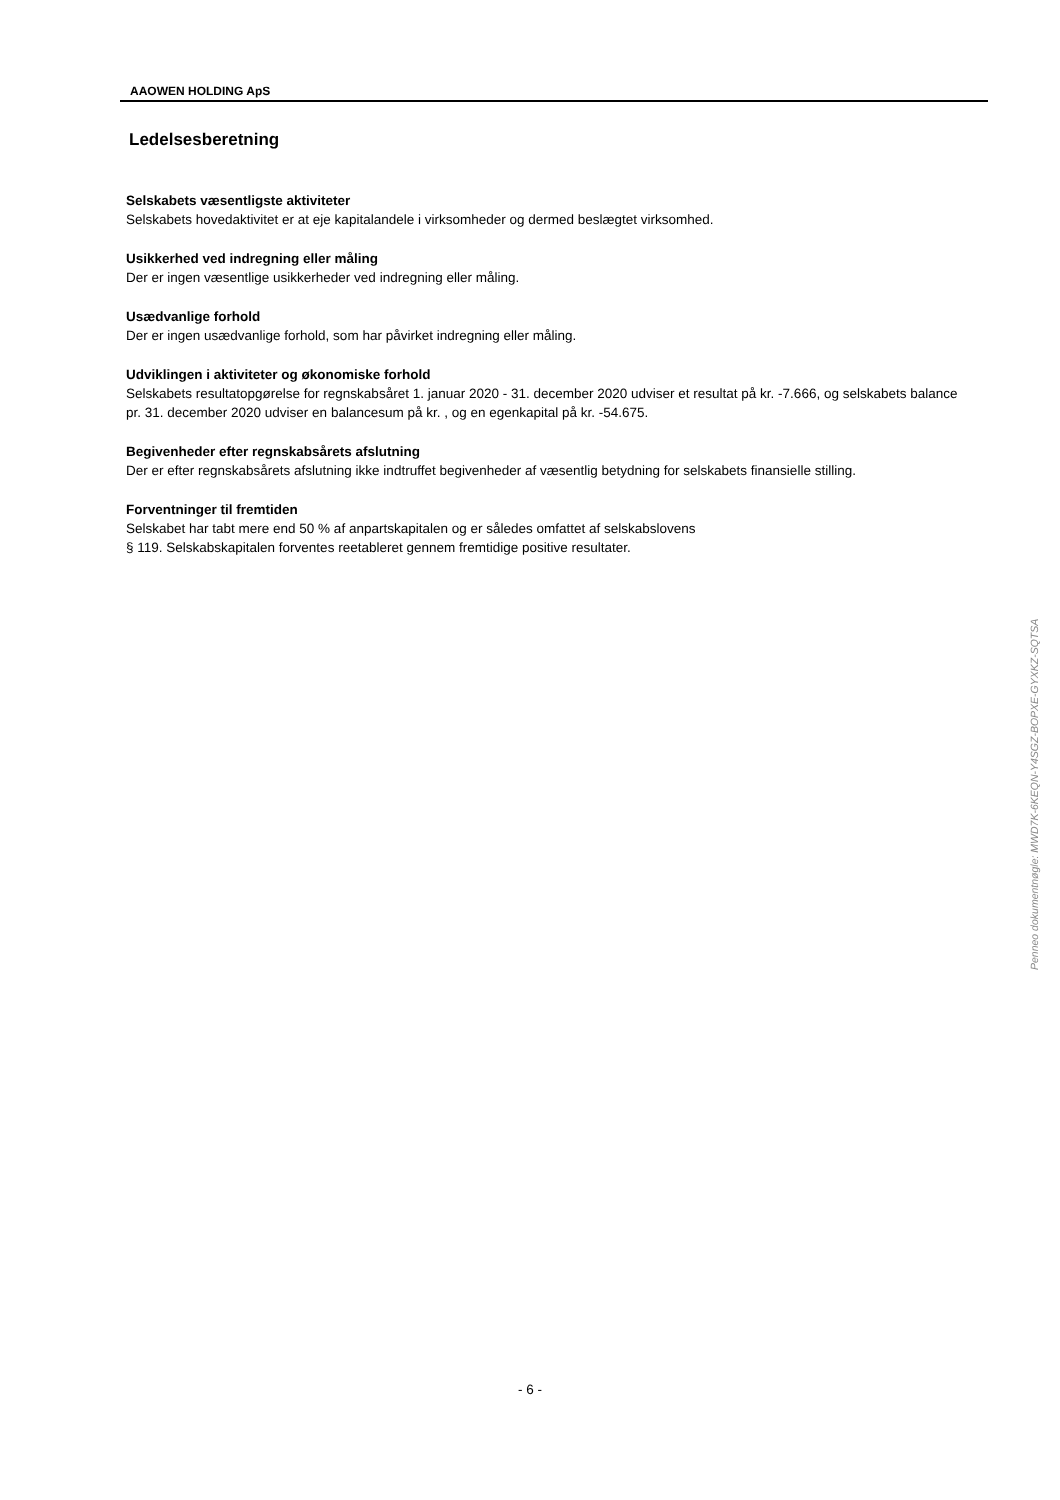AAOWEN HOLDING ApS
Ledelsesberetning
Selskabets væsentligste aktiviteter
Selskabets hovedaktivitet er at eje kapitalandele i virksomheder og dermed beslægtet virksomhed.
Usikkerhed ved indregning eller måling
Der er ingen væsentlige usikkerheder ved indregning eller måling.
Usædvanlige forhold
Der er ingen usædvanlige forhold, som har påvirket indregning eller måling.
Udviklingen i aktiviteter og økonomiske forhold
Selskabets resultatopgørelse for regnskabsåret 1. januar 2020 - 31. december 2020 udviser et resultat på kr. -7.666, og selskabets balance pr. 31. december 2020 udviser en balancesum på kr. , og en egenkapital på kr. -54.675.
Begivenheder efter regnskabsårets afslutning
Der er efter regnskabsårets afslutning ikke indtruffet begivenheder af væsentlig betydning for selskabets finansielle stilling.
Forventninger til fremtiden
Selskabet har tabt mere end 50 % af anpartskapitalen og er således omfattet af selskabslovens
§ 119. Selskabskapitalen forventes reetableret gennem fremtidige positive resultater.
Penneo dokumentnøgle: MWD7K-6KEQN-Y4SGZ-BOPXE-GYXKZ-SQTSA
- 6 -